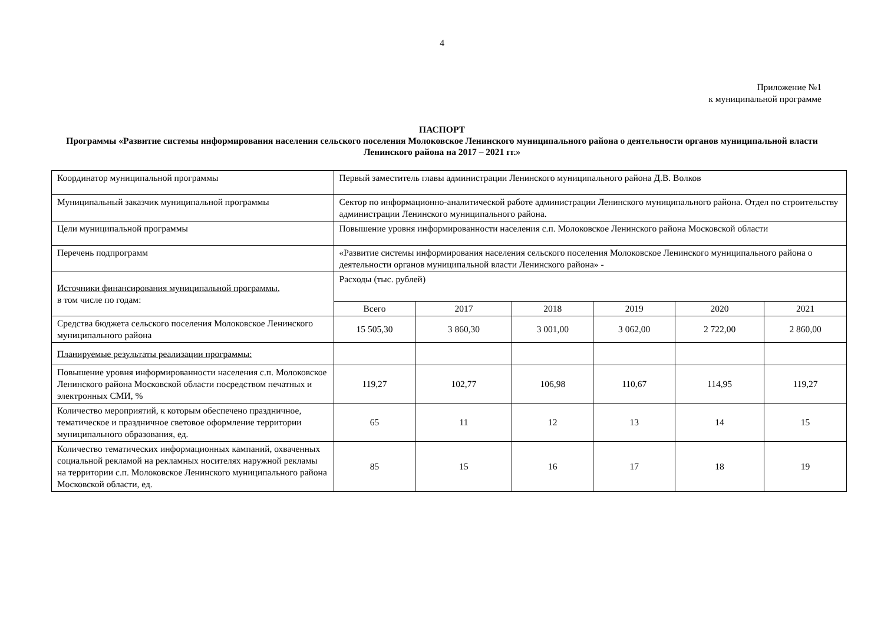4
Приложение №1
к муниципальной программе
ПАСПОРТ
Программы «Развитие системы информирования населения сельского поселения Молоковское Ленинского муниципального района о деятельности органов муниципальной власти Ленинского района на 2017 – 2021 гг.»
| Координатор муниципальной программы | Первый заместитель главы администрации Ленинского муниципального района Д.В. Волков | | | | | |
| Муниципальный заказчик муниципальной программы | Сектор по информационно-аналитической работе администрации Ленинского муниципального района. Отдел по строительству администрации Ленинского муниципального района. | | | | | |
| Цели муниципальной программы | Повышение уровня информированности населения с.п. Молоковское Ленинского района Московской области | | | | | |
| Перечень подпрограмм | «Развитие системы информирования населения сельского поселения Молоковское Ленинского муниципального района о деятельности органов муниципальной власти Ленинского района» - | | | | | |
| Источники финансирования муниципальной программы , в том числе по годам: | Расходы (тыс. рублей) | | | | | |
| | Всего | 2017 | 2018 | 2019 | 2020 | 2021 |
| Средства бюджета сельского поселения Молоковское Ленинского муниципального района | 15 505,30 | 3 860,30 | 3 001,00 | 3 062,00 | 2 722,00 | 2 860,00 |
| Планируемые результаты реализации программы: | | | | | | |
| Повышение уровня информированности населения с.п. Молоковское Ленинского района Московской области посредством печатных и электронных СМИ, % | 119,27 | 102,77 | 106,98 | 110,67 | 114,95 | 119,27 |
| Количество мероприятий, к которым обеспечено праздничное, тематическое и праздничное световое оформление территории муниципального образования, ед. | 65 | 11 | 12 | 13 | 14 | 15 |
| Количество тематических информационных кампаний, охваченных социальной рекламой на рекламных носителях наружной рекламы на территории с.п. Молоковское Ленинского муниципального района Московской области, ед. | 85 | 15 | 16 | 17 | 18 | 19 |